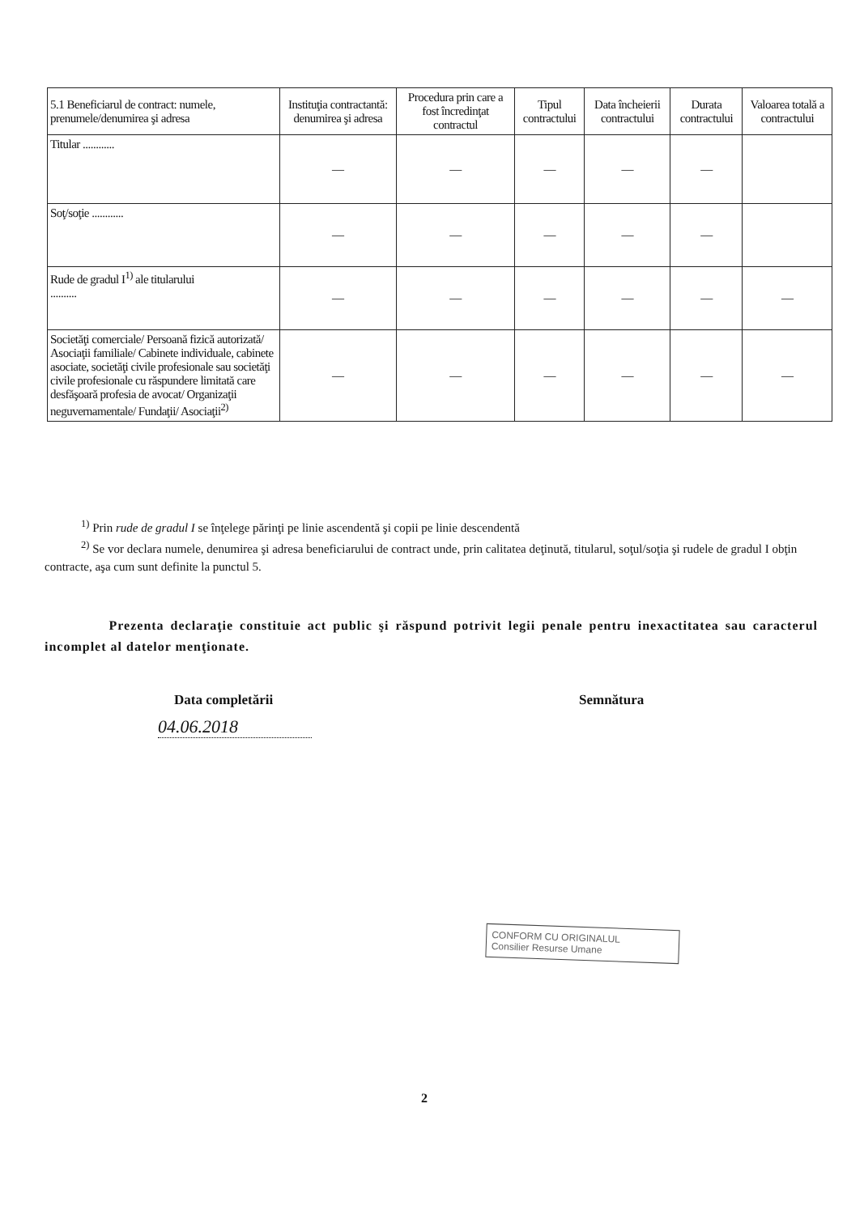| 5.1 Beneficiarul de contract: numele, prenumele/denumirea şi adresa | Instituţia contractantă: denumirea şi adresa | Procedura prin care a fost încredinţat contractul | Tipul contractului | Data încheierii contractului | Durata contractului | Valoarea totală a contractului |
| --- | --- | --- | --- | --- | --- | --- |
| Titular ............ | — | — | — | — | — | |
| Soţ/soţie ............ | — | — | — | — | — | |
| Rude de gradul I<sup>1)</sup> ale titularului .......... | — | — | — | — | — | — |
| Societăţi comerciale/ Persoană fizică autorizată/ Asociaţii familiale/ Cabinete individuale, cabinete asociate, societăţi civile profesionale sau societăţi civile profesionale cu răspundere limitată care desfăşoară profesia de avocat/ Organizaţii neguvernamentale/ Fundaţii/ Asociaţii<sup>2)</sup> | — | — | — | — | — | — |
<sup>1)</sup> Prin rude de gradul I se înţelege părinţi pe linie ascendentă şi copii pe linie descendentă
<sup>2)</sup> Se vor declara numele, denumirea şi adresa beneficiarului de contract unde, prin calitatea deţinută, titularul, soţul/soţia şi rudele de gradul I obţin contracte, aşa cum sunt definite la punctul 5.
Prezenta declaraţie constituie act public şi răspund potrivit legii penale pentru inexactitatea sau caracterul incomplet al datelor menţionate.
Data completării Semnătura
04.06.2018
CONFORM CU ORIGINALUL
Consilier Resurse Umane
2